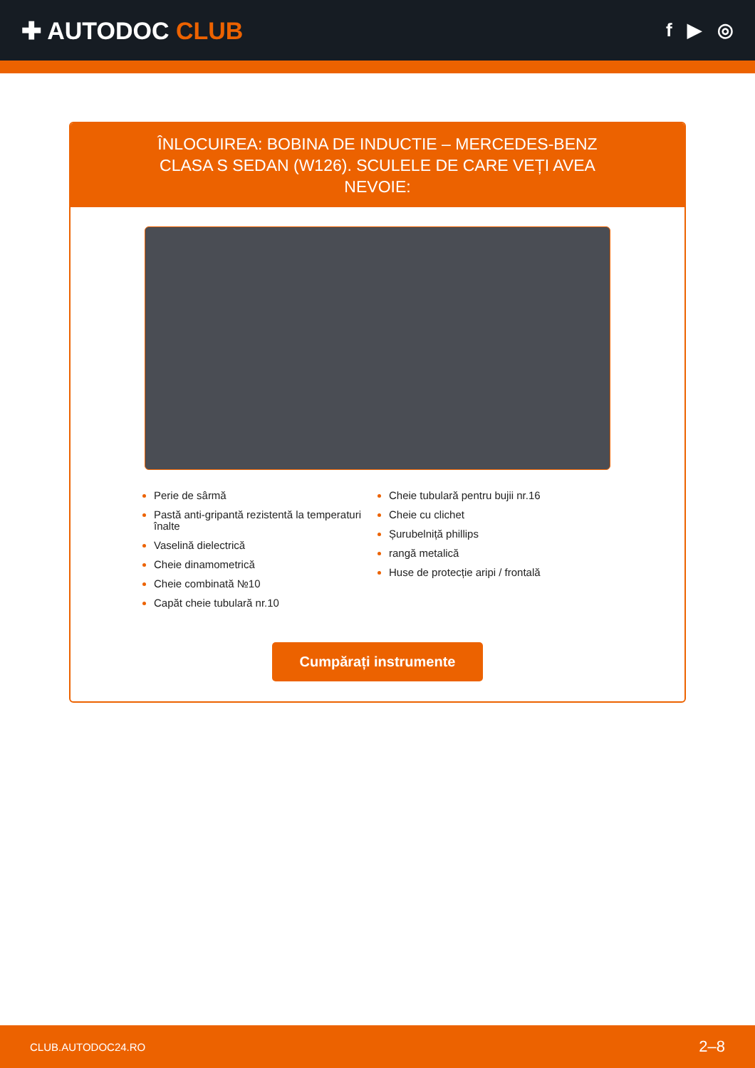✚ AUTODOC CLUB
f ▶ ◎
ÎNLOCUIREA: BOBINA DE INDUCTIE – MERCEDES-BENZ CLASA S SEDAN (W126). SCULELE DE CARE VEȚI AVEA NEVOIE:
Perie de sârmă
Pastă anti-gripantă rezistentă la temperaturi înalte
Vaselină dielectrică
Cheie dinamometrică
Cheie combinată №10
Capăt cheie tubulară nr.10
Cheie tubulară pentru bujii nr.16
Cheie cu clichet
Șurubelniță phillips
rangă metalică
Huse de protecție aripi / frontală
Cumpărați instrumente
CLUB.AUTODOC24.RO 2–8